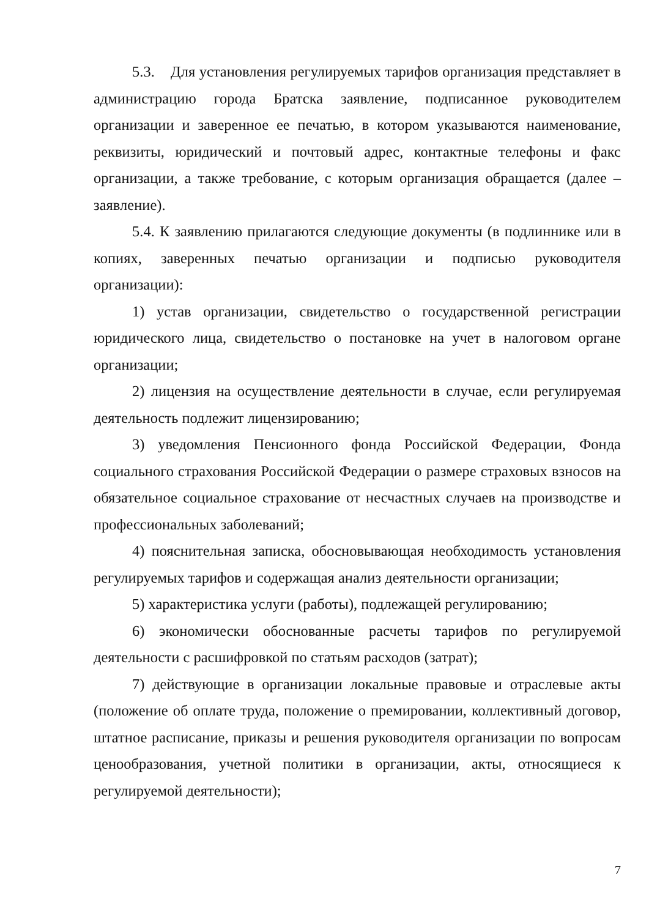5.3. Для установления регулируемых тарифов организация представляет в администрацию города Братска заявление, подписанное руководителем организации и заверенное ее печатью, в котором указываются наименование, реквизиты, юридический и почтовый адрес, контактные телефоны и факс организации, а также требование, с которым организация обращается (далее – заявление).
5.4. К заявлению прилагаются следующие документы (в подлиннике или в копиях, заверенных печатью организации и подписью руководителя организации):
1) устав организации, свидетельство о государственной регистрации юридического лица, свидетельство о постановке на учет в налоговом органе организации;
2) лицензия на осуществление деятельности в случае, если регулируемая деятельность подлежит лицензированию;
3) уведомления Пенсионного фонда Российской Федерации, Фонда социального страхования Российской Федерации о размере страховых взносов на обязательное социальное страхование от несчастных случаев на производстве и профессиональных заболеваний;
4) пояснительная записка, обосновывающая необходимость установления регулируемых тарифов и содержащая анализ деятельности организации;
5) характеристика услуги (работы), подлежащей регулированию;
6) экономически обоснованные расчеты тарифов по регулируемой деятельности с расшифровкой по статьям расходов (затрат);
7) действующие в организации локальные правовые и отраслевые акты (положение об оплате труда, положение о премировании, коллективный договор, штатное расписание, приказы и решения руководителя организации по вопросам ценообразования, учетной политики в организации, акты, относящиеся к регулируемой деятельности);
7